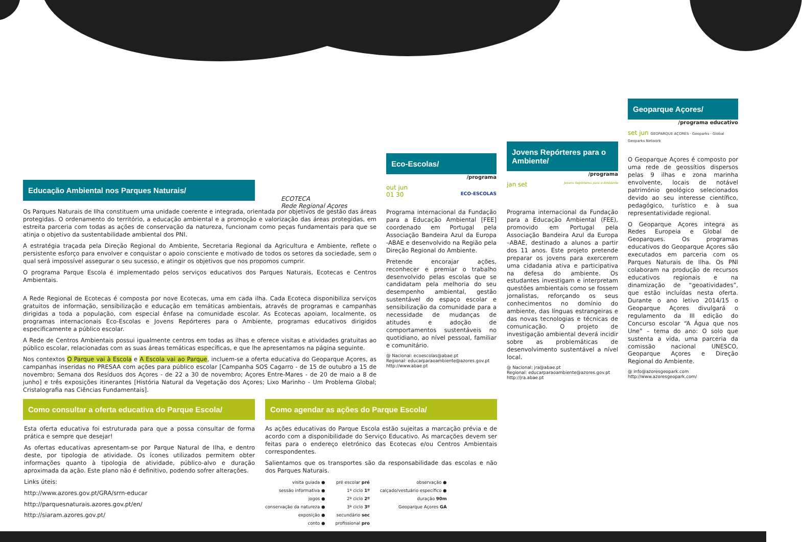Educação Ambiental nos Parques Naturais/
ECOTECA
Rede Regional Açores
Os Parques Naturais de Ilha constituem uma unidade coerente e integrada, orientada por objetivos de gestão das áreas protegidas. O ordenamento do território, a educação ambiental e a promoção e valorização das áreas protegidas, em estreita parceria com todas as ações de conservação da natureza, funcionam como peças fundamentais para que se atinja o objetivo da sustentabilidade ambiental dos PNI.
A estratégia traçada pela Direção Regional do Ambiente, Secretaria Regional da Agricultura e Ambiente, reflete o persistente esforço para envolver e conquistar o apoio consciente e motivado de todos os setores da sociedade, sem o qual será impossível assegurar o seu sucesso, e atingir os objetivos que nos propomos cumprir.
O programa Parque Escola é implementado pelos serviços educativos dos Parques Naturais, Ecotecas e Centros Ambientais.
A Rede Regional de Ecotecas é composta por nove Ecotecas, uma em cada ilha. Cada Ecoteca disponibiliza serviços gratuitos de informação, sensibilização e educação em temáticas ambientais, através de programas e campanhas dirigidas a toda a população, com especial ênfase na comunidade escolar. As Ecotecas apoiam, localmente, os programas internacionais Eco-Escolas e Jovens Repórteres para o Ambiente, programas educativos dirigidos especificamente a público escolar.
A Rede de Centros Ambientais possui igualmente centros em todas as ilhas e oferece visitas e atividades gratuitas ao público escolar, relacionadas com as suas áreas temáticas específicas, e que lhe apresentamos na página seguinte.
Nos contextos O Parque vai à Escola e A Escola vai ao Parque, incluem-se a oferta educativa do Geoparque Açores, as campanhas inseridas no PRESAA com ações para público escolar [Campanha SOS Cagarro - de 15 de outubro a 15 de novembro; Semana dos Resíduos dos Açores - de 22 a 30 de novembro; Açores Entre-Mares - de 20 de maio a 8 de junho] e três exposições itinerantes [História Natural da Vegetação dos Açores; Lixo Marinho - Um Problema Global; Cristalografia nas Ciências Fundamentais].
Eco-Escolas/
/programa
out jun
01 30 ECO-ESCOLAS
Programa internacional da Fundação para a Educação Ambiental [FEE] coordenado em Portugal pela Associação Bandeira Azul da Europa -ABAE e desenvolvido na Região pela Direção Regional do Ambiente.
Pretende encorajar ações, reconhecer e premiar o trabalho desenvolvido pelas escolas que se candidatam pela melhoria do seu desempenho ambiental, gestão sustentável do espaço escolar e sensibilização da comunidade para a necessidade de mudanças de atitudes e adoção de comportamentos sustentáveis no quotidiano, ao nível pessoal, familiar e comunitário.
@ Nacional: ecoescolas@abae.pt
Regional: educarparaoambiente@azores.gov.pt
http://www.abae.pt
Jovens Repórteres para o Ambiente/
/programa
jan set Jovens Repórteres para o Ambiente
Programa internacional da Fundação para a Educação Ambiental (FEE), promovido em Portugal pela Associação Bandeira Azul da Europa –ABAE, destinado a alunos a partir dos 11 anos. Este projeto pretende preparar os jovens para exercerem uma cidadania ativa e participativa na defesa do ambiente. Os estudantes investigam e interpretam questões ambientais como se fossem jornalistas, reforçando os seus conhecimentos no domínio do ambiente, das línguas estrangeiras e das novas tecnologias e técnicas de comunicação. O projeto de investigação ambiental deverá incidir sobre as problemáticas de desenvolvimento sustentável a nível local.
@ Nacional: jra@abae.pt
Regional: educarparaoambiente@azores.gov.pt
http://jra.abae.pt
Geoparque Açores/
/programa educativo
set jun GEOPARQUE AÇORES · Geoparks · Global Geoparks Network
O Geoparque Açores é composto por uma rede de geossítios dispersos pelas 9 ilhas e zona marinha envolvente, locais de notável património geológico selecionados devido ao seu interesse científico, pedagógico, turístico e à sua representatividade regional.
O Geoparque Açores integra as Redes Europeia e Global de Geoparques. Os programas educativos do Geoparque Açores são executados em parceria com os Parques Naturais de Ilha. Os PNI colaboram na produção de recursos educativos regionais e na dinamização de “geoatividades”, que estão incluídas nesta oferta. Durante o ano letivo 2014/15 o Geoparque Açores divulgará o regulamento da III edição do Concurso escolar “A Água que nos Une” – tema do ano: O solo que sustenta a vida, uma parceria da comissão nacional UNESCO, Geoparque Açores e Direção Regional do Ambiente.
@ info@azoresgeopark.com
http://www.azoresgeopark.com/
Como consultar a oferta educativa do Parque Escola/
Esta oferta educativa foi estruturada para que a possa consultar de forma prática e sempre que desejar!
As ofertas educativas apresentam-se por Parque Natural de Ilha, e dentro deste, por tipologia de atividade. Os ícones utilizados permitem obter informações quanto à tipologia de atividade, público-alvo e duração aproximada da ação. Este plano não é definitivo, podendo sofrer alterações.
Links úteis:
http://www.azores.gov.pt/GRA/srrn-educar
http://parquesnaturais.azores.gov.pt/en/
http://siaram.azores.gov.pt/
Como agendar as ações do Parque Escola/
As ações educativas do Parque Escola estão sujeitas a marcação prévia e de acordo com a disponibilidade do Serviço Educativo. As marcações devem ser feitas para o endereço eletrónico das Ecotecas e/ou Centros Ambientais correspondentes.
Salientamos que os transportes são da responsabilidade das escolas e não dos Parques Naturais.
visita guiada ●
sessão informativa ●
jogos ●
conservação da natureza ●
exposição ●
conto ●
pré escolar pré
1º ciclo 1º
2º ciclo 2º
3º ciclo 3º
secundário sec
profissional pro
observação ●
calçado/vestuário específico ●
duração 90m
Geoparque Açores GA